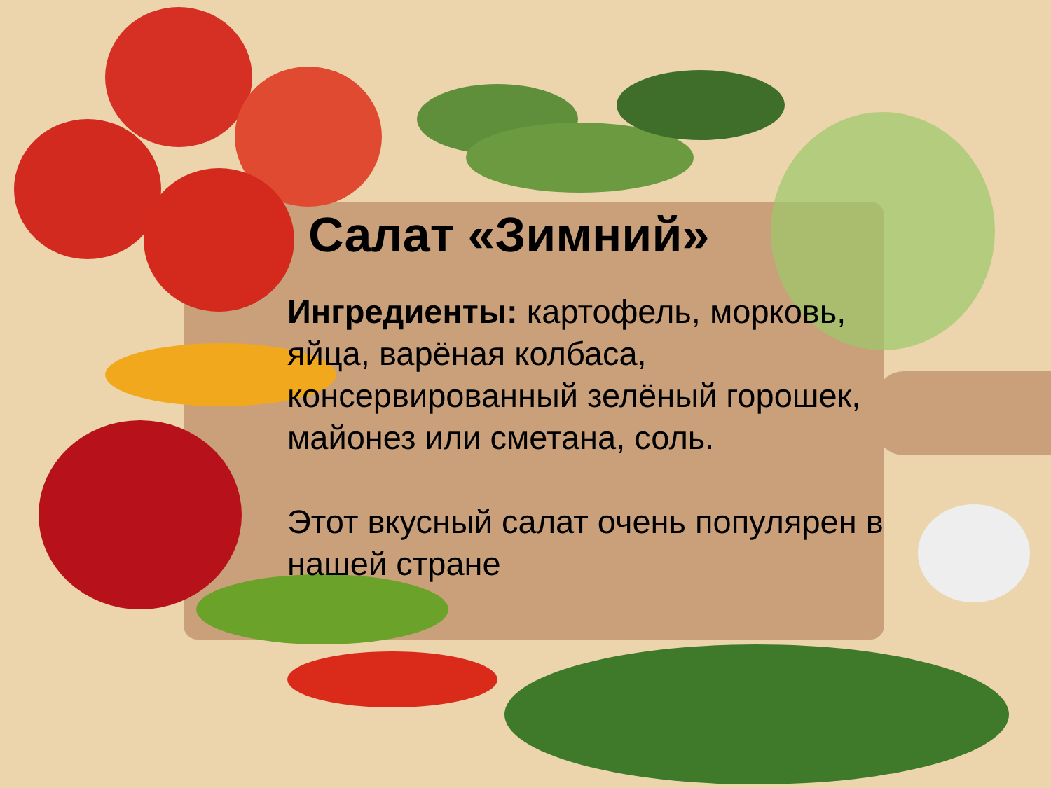Салат «Зимний»
Ингредиенты: картофель, морковь, яйца, варёная колбаса, консервированный зелёный горошек, майонез или сметана, соль.
Этот вкусный салат очень популярен в нашей стране